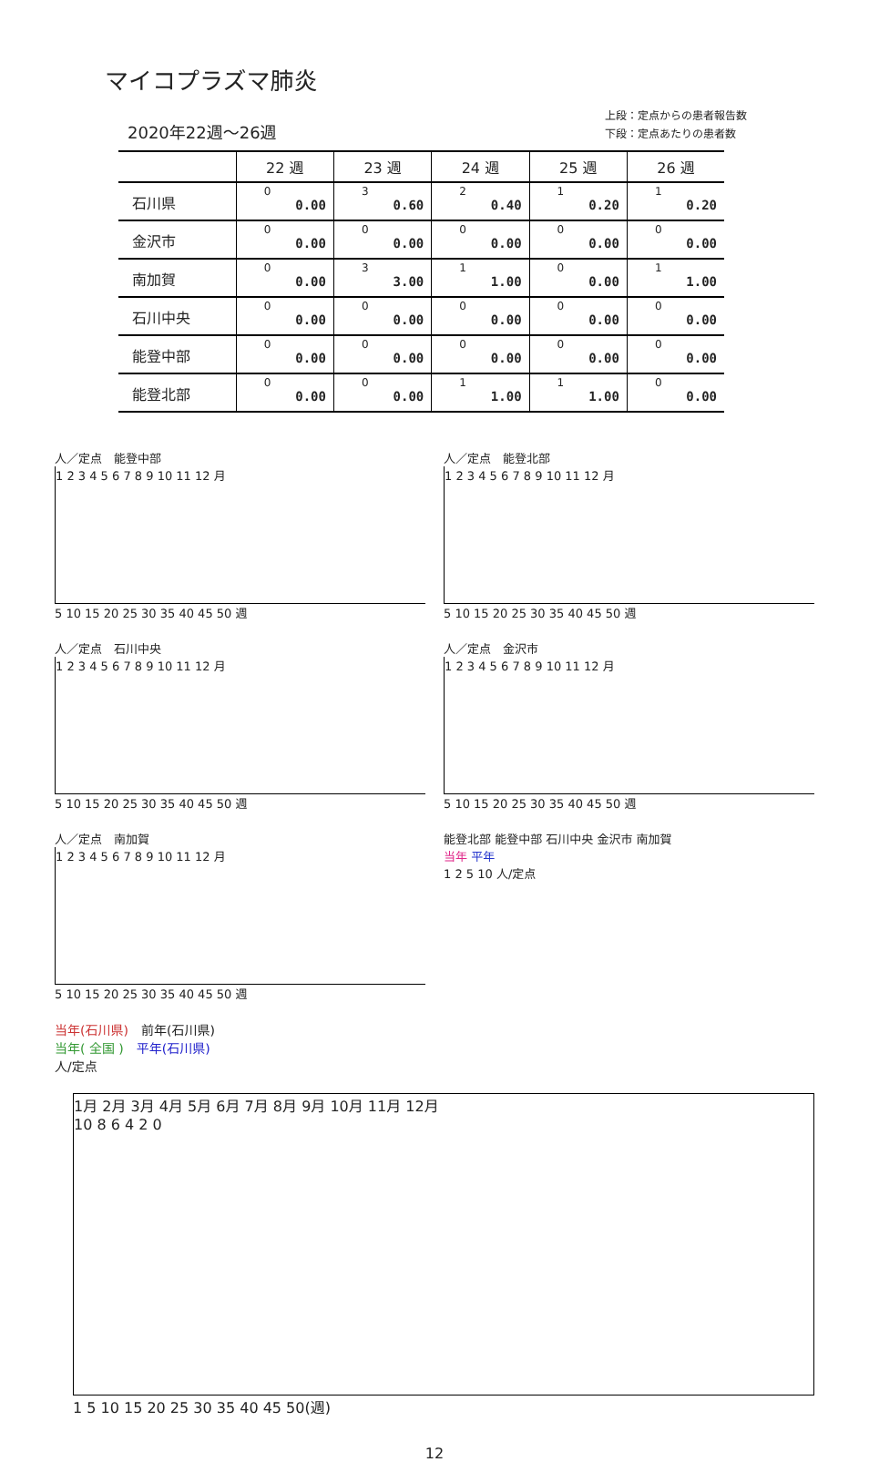マイコプラズマ肺炎
2020年22週～26週
上段：定点からの患者報告数
下段：定点あたりの患者数
| | 22 週 | 23 週 | 24 週 | 25 週 | 26 週 |
| --- | --- | --- | --- | --- | --- |
| 石川県 | 0 0.00 | 3 0.60 | 2 0.40 | 1 0.20 | 1 0.20 |
| 金沢市 | 0 0.00 | 0 0.00 | 0 0.00 | 0 0.00 | 0 0.00 |
| 南加賀 | 0 0.00 | 3 3.00 | 1 1.00 | 0 0.00 | 1 1.00 |
| 石川中央 | 0 0.00 | 0 0.00 | 0 0.00 | 0 0.00 | 0 0.00 |
| 能登中部 | 0 0.00 | 0 0.00 | 0 0.00 | 0 0.00 | 0 0.00 |
| 能登北部 | 0 0.00 | 0 0.00 | 1 1.00 | 1 1.00 | 0 0.00 |
人／定点　能登中部
1 2 3 4 5 6 7 8 9 10 11 12 月
5 10 15 20 25 30 35 40 45 50 週
人／定点　能登北部
1 2 3 4 5 6 7 8 9 10 11 12 月
5 10 15 20 25 30 35 40 45 50 週
人／定点　石川中央
1 2 3 4 5 6 7 8 9 10 11 12 月
5 10 15 20 25 30 35 40 45 50 週
人／定点　金沢市
1 2 3 4 5 6 7 8 9 10 11 12 月
5 10 15 20 25 30 35 40 45 50 週
人／定点　南加賀
1 2 3 4 5 6 7 8 9 10 11 12 月
5 10 15 20 25 30 35 40 45 50 週
能登北部 能登中部 石川中央 金沢市 南加賀
当年 平年
1 2 5 10 人/定点
当年(石川県)　前年(石川県)
当年( 全国 )　平年(石川県)
人/定点
1月 2月 3月 4月 5月 6月 7月 8月 9月 10月 11月 12月
10 8 6 4 2 0
1 5 10 15 20 25 30 35 40 45 50(週)
12